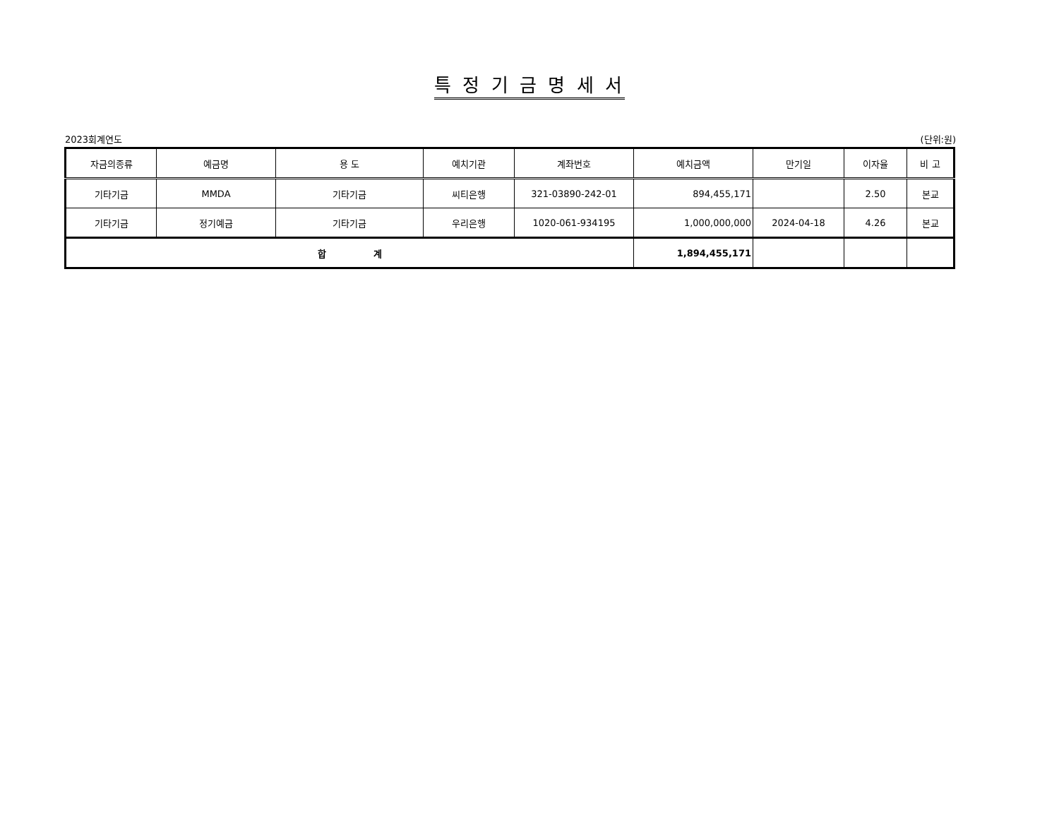특 정 기 금 명 세 서
2023회계연도 (단위:원)
| 자금의종류 | 예금명 | 용 도 | 예치기관 | 계좌번호 | 예치금액 | 만기일 | 이자율 | 비 고 |
| --- | --- | --- | --- | --- | --- | --- | --- | --- |
| 기타기금 | MMDA | 기타기금 | 씨티은행 | 321-03890-242-01 | 894,455,171 | | 2.50 | 본교 |
| 기타기금 | 정기예금 | 기타기금 | 우리은행 | 1020-061-934195 | 1,000,000,000 | 2024-04-18 | 4.26 | 본교 |
| 합 계 | | | | | 1,894,455,171 | | | |